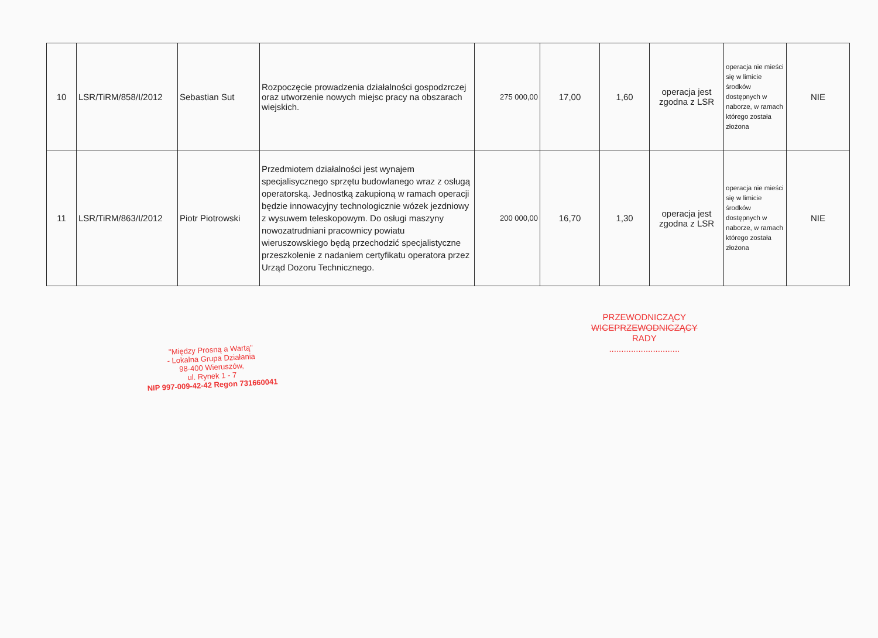| 10 | LSR/TiRM/858/I/2012 | Sebastian Sut | Rozpoczęcie prowadzenia działalności gospodzrczej oraz utworzenie nowych miejsc pracy na obszarach wiejskich. | 275 000,00 | 17,00 | 1,60 | operacja jest zgodna z LSR | operacja nie mieści się w limicie środków dostępnych w naborze, w ramach którego została złożona | NIE |
| 11 | LSR/TiRM/863/I/2012 | Piotr Piotrowski | Przedmiotem działalności jest wynajem specjalisycznego sprzętu budowlanego wraz z osługą operatorską. Jednostką zakupioną w ramach operacji będzie innowacyjny technologicznie wózek jezdniowy z wysuwem teleskopowym. Do osługi maszyny nowozatrudniani pracownicy powiatu wieruszowskiego będą przechodzić specjalistyczne przeszkolenie z nadaniem certyfikatu operatora przez Urząd Dozoru Technicznego. | 200 000,00 | 16,70 | 1,30 | operacja jest zgodna z LSR | operacja nie mieści się w limicie środków dostępnych w naborze, w ramach którego została złożona | NIE |
"Między Prosną a Wartą"
- Lokalna Grupa Działania
98-400 Wieruszów,
ul. Rynek 1 - 7
NIP 997-009-42-42 Regon 731660041
PRZEWODNICZĄCY
WICEPRZEWODNICZĄCY
RADY
.............................